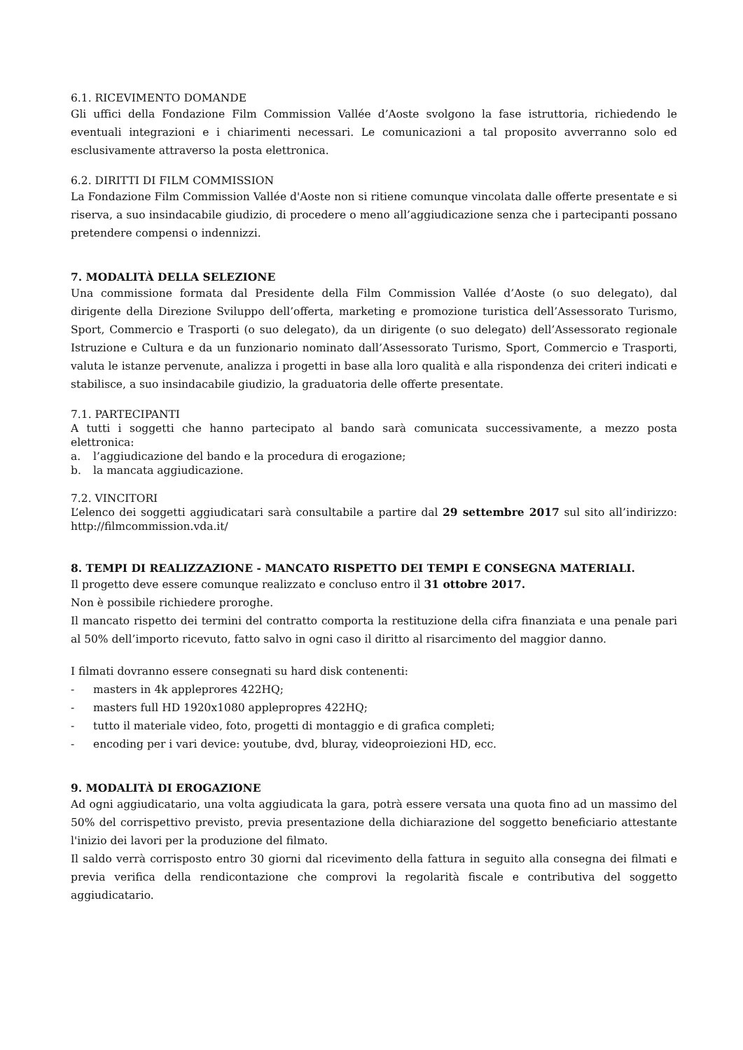6.1. RICEVIMENTO DOMANDE
Gli uffici della Fondazione Film Commission Vallée d’Aoste svolgono la fase istruttoria, richiedendo le eventuali integrazioni e i chiarimenti necessari. Le comunicazioni a tal proposito avverranno solo ed esclusivamente attraverso la posta elettronica.
6.2. DIRITTI DI FILM COMMISSION
La Fondazione Film Commission Vallée d'Aoste non si ritiene comunque vincolata dalle offerte presentate e si riserva, a suo insindacabile giudizio, di procedere o meno all’aggiudicazione senza che i partecipanti possano pretendere compensi o indennizzi.
7. MODALITÀ DELLA SELEZIONE
Una commissione formata dal Presidente della Film Commission Vallée d’Aoste (o suo delegato), dal dirigente della Direzione Sviluppo dell’offerta, marketing e promozione turistica dell’Assessorato Turismo, Sport, Commercio e Trasporti (o suo delegato), da un dirigente (o suo delegato) dell’Assessorato regionale Istruzione e Cultura e da un funzionario nominato dall’Assessorato Turismo, Sport, Commercio e Trasporti, valuta le istanze pervenute, analizza i progetti in base alla loro qualità e alla rispondenza dei criteri indicati e stabilisce, a suo insindacabile giudizio, la graduatoria delle offerte presentate.
7.1. PARTECIPANTI
A tutti i soggetti che hanno partecipato al bando sarà comunicata successivamente, a mezzo posta elettronica:
a. l’aggiudicazione del bando e la procedura di erogazione;
b. la mancata aggiudicazione.
7.2. VINCITORI
L’elenco dei soggetti aggiudicatari sarà consultabile a partire dal 29 settembre 2017 sul sito all’indirizzo: http://filmcommission.vda.it/
8. TEMPI DI REALIZZAZIONE - MANCATO RISPETTO DEI TEMPI E CONSEGNA MATERIALI.
Il progetto deve essere comunque realizzato e concluso entro il 31 ottobre 2017.
Non è possibile richiedere proroghe.
Il mancato rispetto dei termini del contratto comporta la restituzione della cifra finanziata e una penale pari al 50% dell’importo ricevuto, fatto salvo in ogni caso il diritto al risarcimento del maggior danno.
I filmati dovranno essere consegnati su hard disk contenenti:
- masters in 4k appleprores 422HQ;
- masters full HD 1920x1080 applepropres 422HQ;
- tutto il materiale video, foto, progetti di montaggio e di grafica completi;
- encoding per i vari device: youtube, dvd, bluray, videoproiezioni HD, ecc.
9. MODALITÀ DI EROGAZIONE
Ad ogni aggiudicatario, una volta aggiudicata la gara, potrà essere versata una quota fino ad un massimo del 50% del corrispettivo previsto, previa presentazione della dichiarazione del soggetto beneficiario attestante l'inizio dei lavori per la produzione del filmato.
Il saldo verrà corrisposto entro 30 giorni dal ricevimento della fattura in seguito alla consegna dei filmati e previa verifica della rendicontazione che comprovi la regolarità fiscale e contributiva del soggetto aggiudicatario.